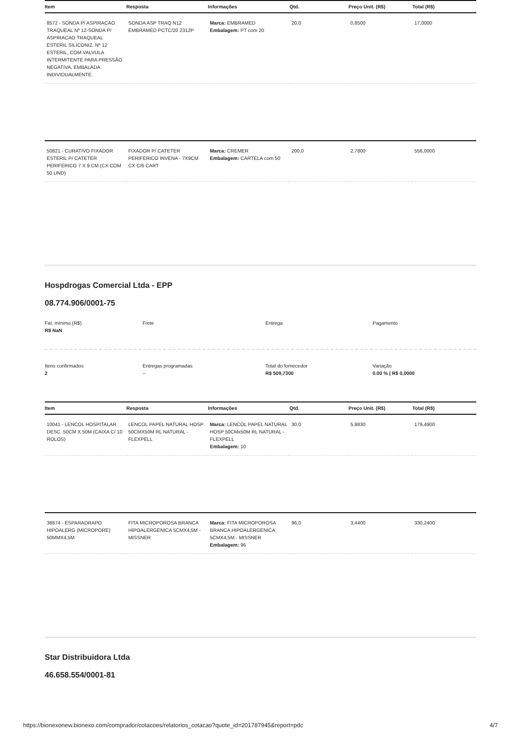| Item | Resposta | Informações | Qtd. | Preço Unit. (R$) | Total (R$) |
| --- | --- | --- | --- | --- | --- |
| 8572 - SONDA P/ ASPIRACAO TRAQUEAL Nº 12-SONDA P/ ASPIRACAO TRAQUEAL ESTERIL SILICONIZ. Nº 12 ESTERIL, COM VALVULA INTERMITENTE PARA PRESSÃO NEGATIVA, EMBALADA INDIVIDUALMENTE. | SONDA ASP TRAQ N12 EMBRAMED PCTC/20 2312P | Marca: EMBRAMED Embalagem: PT com 20 | 20,0 | 0,8500 | 17,0000 |
| 50821 - CURATIVO FIXADOR ESTERIL P/ CATETER PERIFERICO 7 X 9 CM (CX COM 50 UND) | FIXADOR P/ CATETER PERIFERICO INVENA - 7X9CM CX C/6 CART | Marca: CREMER Embalagem: CARTELA com 50 | 200,0 | 2,7800 | 556,0000 |
Hospdrogas Comercial Ltda - EPP
08.774.906/0001-75
Fat. mínimo (R$)
R$ NaN
Frete Entrega Pagamento
Itens confirmados
2
Entregas programadas
--
Total do fornecedor
R$ 509,7300
Variação
0.00 % | R$ 0,0000
| Item | Resposta | Informações | Qtd. | Preço Unit. (R$) | Total (R$) |
| --- | --- | --- | --- | --- | --- |
| 10041 - LENCOL HOSPITALAR DESC. 50CM X 50M (CAIXA C/ 10 ROLOS) | LENCOL PAPEL NATURAL HOSP 50CMX50M RL NATURAL - FLEXPELL | Marca: LENCOL PAPEL NATURAL HOSP 50CMx50M RL NATURAL - FLEXPELL Embalagem: 10 | 30,0 | 5,9830 | 179,4900 |
| 38874 - ESPARADRAPO HIPOALERG (MICROPORE) 50MMX4,5M | FITA MICROPOROSA BRANCA HIPOALERGENICA 5CMX4,5M - MISSNER | Marca: FITA MICROPOROSA BRANCA HIPOALERGENICA 5CMX4,5M - MISSNER Embalagem: 96 | 96,0 | 3,4400 | 330,2400 |
Star Distribuidora Ltda
46.658.554/0001-81
https://bionexonew.bionexo.com/comprador/cotacoes/relatorios_cotacao?quote_id=201787945&report=pdc 4/7